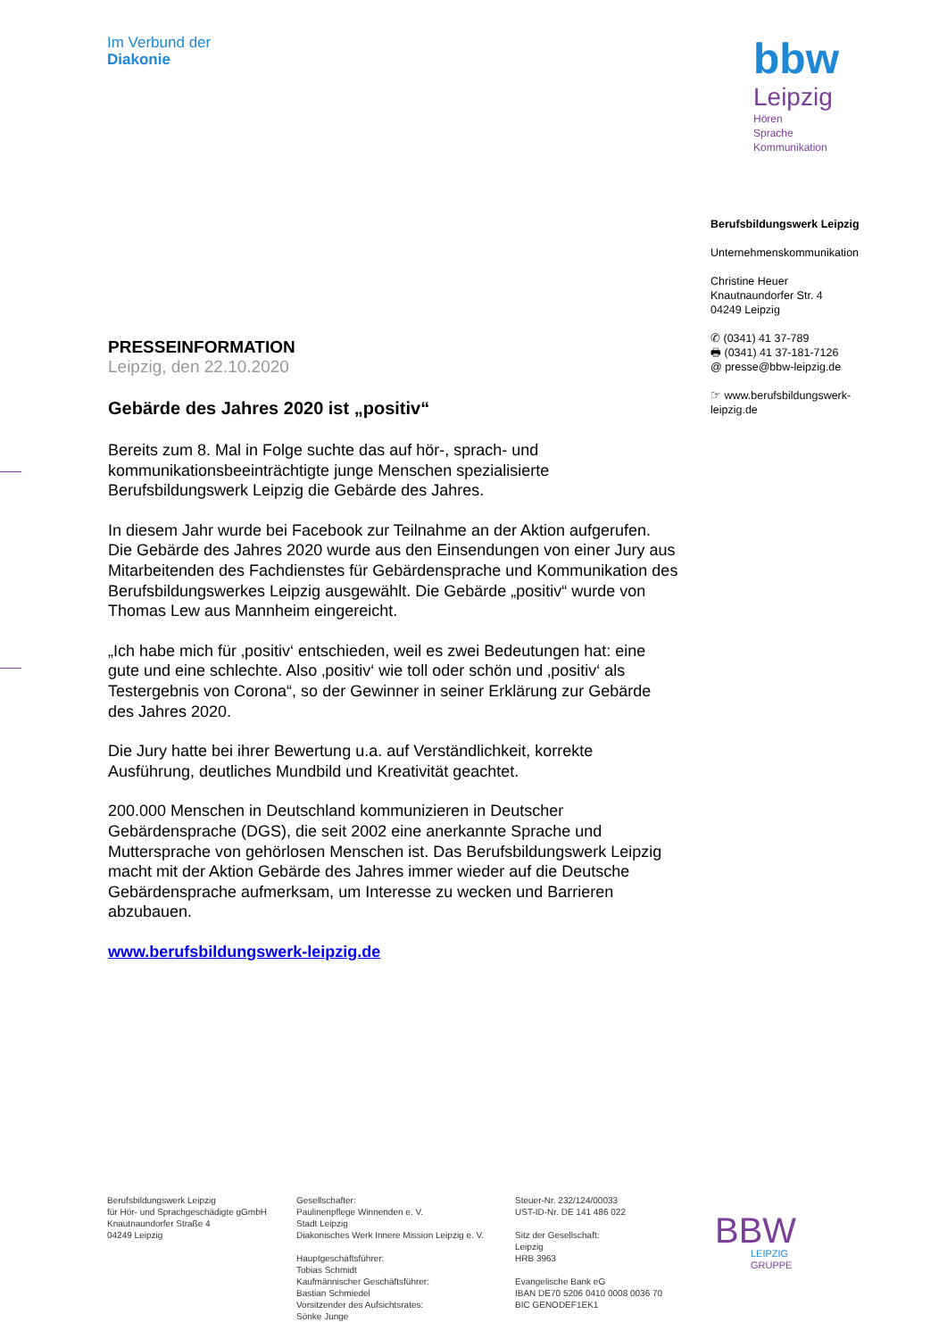Im Verbund der
Diakonie
bbw
Leipzig
Hören
Sprache
Kommunikation
Berufsbildungswerk Leipzig
Unternehmenskommunikation
Christine Heuer
Knautnaundorfer Str. 4
04249 Leipzig
✆ (0341) 41 37-789
🖶 (0341) 41 37-181-7126
@ presse@bbw-leipzig.de
☞ www.berufsbildungswerk-leipzig.de
PRESSEINFORMATION
Leipzig, den 22.10.2020
Gebärde des Jahres 2020 ist „positiv“
Bereits zum 8. Mal in Folge suchte das auf hör-, sprach- und kommunikationsbeeinträchtigte junge Menschen spezialisierte Berufsbildungswerk Leipzig die Gebärde des Jahres.
In diesem Jahr wurde bei Facebook zur Teilnahme an der Aktion aufgerufen. Die Gebärde des Jahres 2020 wurde aus den Einsendungen von einer Jury aus Mitarbeitenden des Fachdienstes für Gebärdensprache und Kommunikation des Berufsbildungswerkes Leipzig ausgewählt. Die Gebärde „positiv“ wurde von Thomas Lew aus Mannheim eingereicht.
„Ich habe mich für ‚positiv‘ entschieden, weil es zwei Bedeutungen hat: eine gute und eine schlechte. Also ‚positiv‘ wie toll oder schön und ‚positiv‘ als Testergebnis von Corona“, so der Gewinner in seiner Erklärung zur Gebärde des Jahres 2020.
Die Jury hatte bei ihrer Bewertung u.a. auf Verständlichkeit, korrekte Ausführung, deutliches Mundbild und Kreativität geachtet.
200.000 Menschen in Deutschland kommunizieren in Deutscher Gebärdensprache (DGS), die seit 2002 eine anerkannte Sprache und Muttersprache von gehörlosen Menschen ist. Das Berufsbildungswerk Leipzig macht mit der Aktion Gebärde des Jahres immer wieder auf die Deutsche Gebärdensprache aufmerksam, um Interesse zu wecken und Barrieren abzubauen.
www.berufsbildungswerk-leipzig.de
Berufsbildungswerk Leipzig
für Hör- und Sprachgeschädigte gGmbH
Knautnaundorfer Straße 4
04249 Leipzig
Gesellschafter:
Paulinenpflege Winnenden e. V.
Stadt Leipzig
Diakonisches Werk Innere Mission Leipzig e. V.
Hauptgeschäftsführer:
Tobias Schmidt
Kaufmännischer Geschäftsführer:
Bastian Schmiedel
Vorsitzender des Aufsichtsrates:
Sönke Junge
Steuer-Nr. 232/124/00033
UST-ID-Nr. DE 141 486 022
Sitz der Gesellschaft:
Leipzig
HRB 3963
Evangelische Bank eG
IBAN DE70 5206 0410 0008 0036 70
BIC GENODEF1EK1
BBW
LEIPZIG
GRUPPE